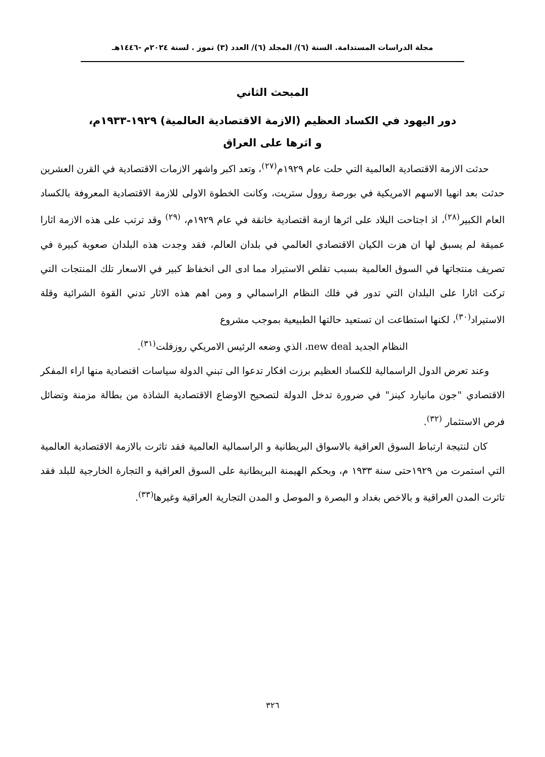مجلة الدراسات المستدامة. السنة (٦)/ المجلد (٦)/ العدد (٣) تموز . لسنة ٢٠٢٤م -١٤٤٦هـ
المبحث الثاني
دور اليهود في الكساد العظيم (الازمة الاقتصادية العالمية) ١٩٢٩-١٩٣٣م،
و اثرها على العراق
حدثت الازمة الاقتصادية العالمية التي حلت عام ١٩٢٩م<sup>(٢٧)</sup>، وتعد اكبر واشهر الازمات الاقتصادية في القرن العشرين حدثت بعد انهيا الاسهم الامريكية في بورصة روول ستريت، وكانت الخطوة الاولى للازمة الاقتصادية المعروفة بالكساد العام الكبير<sup>(٢٨)</sup>، اذ اجتاحت البلاد على اثرها ازمة اقتصادية خانقة في عام ١٩٢٩م، <sup>(٢٩)</sup> وقد ترتب على هذه الازمة اثارا عميقة لم يسبق لها ان هزت الكيان الاقتصادي العالمي في بلدان العالم، فقد وجدت هذه البلدان صعوبة كبيرة في تصريف منتجاتها في السوق العالمية بسبب تقلص الاستيراد مما ادى الى انخفاظ كبير في الاسعار تلك المنتجات التي تركت اثارا على البلدان التي تدور في فلك النظام الراسمالي و ومن اهم هذه الاثار تدني القوة الشرائية وقلة الاستيراد<sup>(٣٠)</sup>، لكنها استطاعت ان تستعيد حالتها الطبيعية بموجب مشروع
النظام الجديد new deal، الذي وضعه الرئيس الامريكي روزفلت<sup>(٣١)</sup>.
وعند تعرض الدول الراسمالية للكساد العظيم برزت افكار تدعوا الى تبني الدولة سياسات اقتصادية منها اراء المفكر الاقتصادي "جون مانيارد كينز" في ضرورة تدخل الدولة لتصحيح الاوضاع الاقتصادية الشاذة من بطالة مزمنة وتضائل فرص الاستثمار <sup>(٣٢)</sup>.
كان لنتيجة ارتباط السوق العراقية بالاسواق البريطانية و الراسمالية العالمية فقد تاثرت بالازمة الاقتصادية العالمية التي استمرت من ١٩٢٩حتى سنة ١٩٣٣ م، وبحكم الهيمنة البريطانية على السوق العراقية و التجارة الخارجية للبلد فقد تاثرت المدن العراقية و بالاخص بغداد و البصرة و الموصل و المدن التجارية العراقية وغيرها<sup>(٣٣)</sup>.
٣٢٦